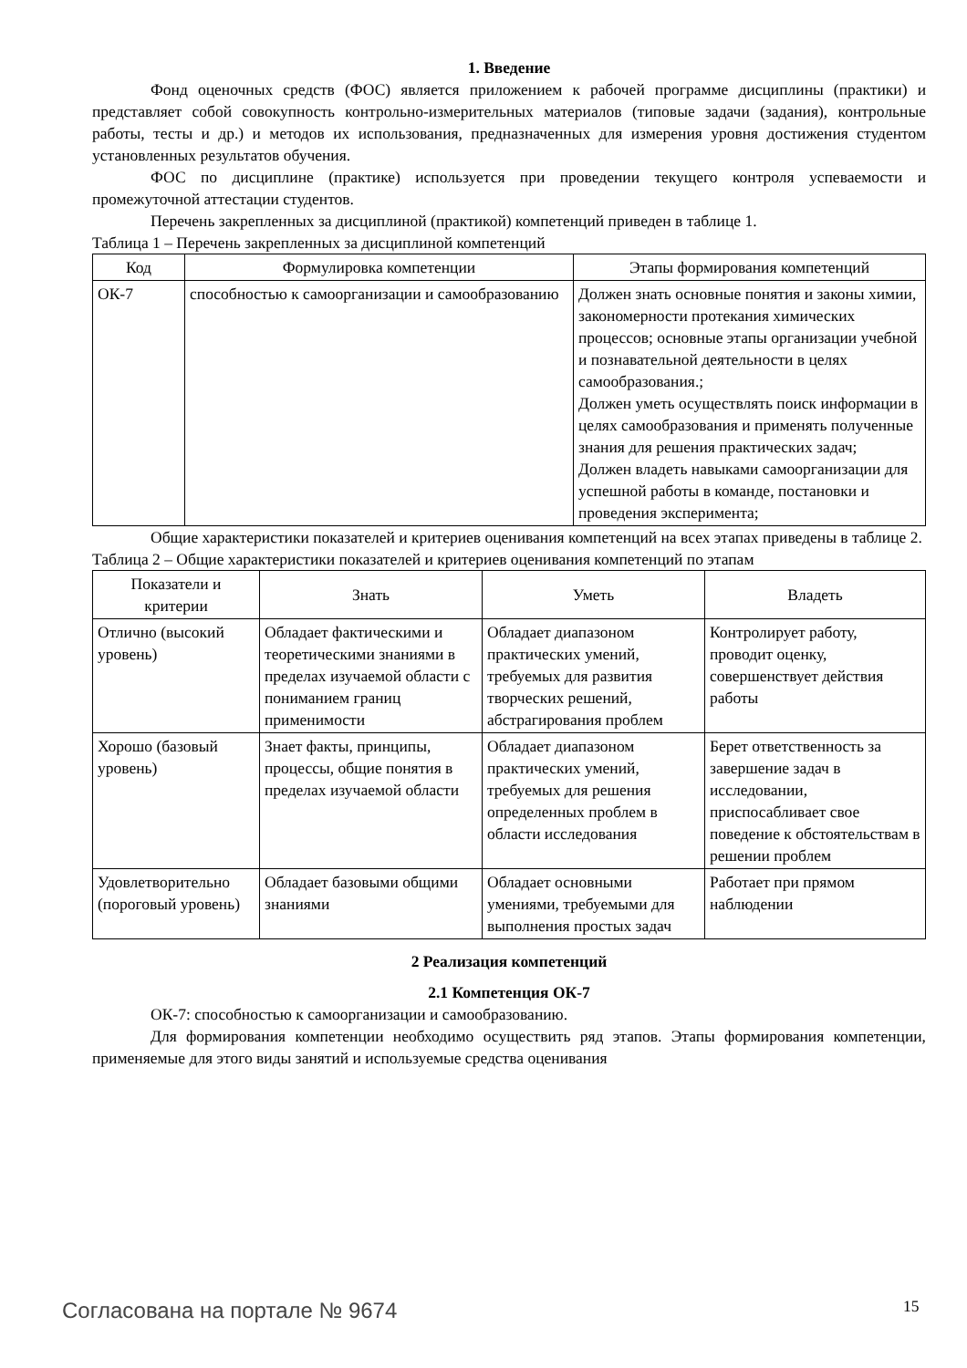1. Введение
Фонд оценочных средств (ФОС) является приложением к рабочей программе дисциплины (практики) и представляет собой совокупность контрольно-измерительных материалов (типовые задачи (задания), контрольные работы, тесты и др.) и методов их использования, предназначенных для измерения уровня достижения студентом установленных результатов обучения.
ФОС по дисциплине (практике) используется при проведении текущего контроля успеваемости и промежуточной аттестации студентов.
Перечень закрепленных за дисциплиной (практикой) компетенций приведен в таблице 1.
Таблица 1 – Перечень закрепленных за дисциплиной компетенций
| Код | Формулировка компетенции | Этапы формирования компетенций |
| --- | --- | --- |
| ОК-7 | способностью к самоорганизации и самообразованию | Должен знать основные понятия и законы химии, закономерности протекания химических процессов; основные этапы организации учебной и познавательной деятельности в целях самообразования.; Должен уметь осуществлять поиск информации в целях самообразования и применять полученные знания для решения практических задач; Должен владеть навыками самоорганизации для успешной работы в команде, постановки и проведения эксперимента; |
Общие характеристики показателей и критериев оценивания компетенций на всех этапах приведены в таблице 2.
Таблица 2 – Общие характеристики показателей и критериев оценивания компетенций по этапам
| Показатели и критерии | Знать | Уметь | Владеть |
| --- | --- | --- | --- |
| Отлично (высокий уровень) | Обладает фактическими и теоретическими знаниями в пределах изучаемой области с пониманием границ применимости | Обладает диапазоном практических умений, требуемых для развития творческих решений, абстрагирования проблем | Контролирует работу, проводит оценку, совершенствует действия работы |
| Хорошо (базовый уровень) | Знает факты, принципы, процессы, общие понятия в пределах изучаемой области | Обладает диапазоном практических умений, требуемых для решения определенных проблем в области исследования | Берет ответственность за завершение задач в исследовании, приспосабливает свое поведение к обстоятельствам в решении проблем |
| Удовлетворительно (пороговый уровень) | Обладает базовыми общими знаниями | Обладает основными умениями, требуемыми для выполнения простых задач | Работает при прямом наблюдении |
2 Реализация компетенций
2.1 Компетенция ОК-7
ОК-7: способностью к самоорганизации и самообразованию.
Для формирования компетенции необходимо осуществить ряд этапов. Этапы формирования компетенции, применяемые для этого виды занятий и используемые средства оценивания
Согласована на портале № 9674 15